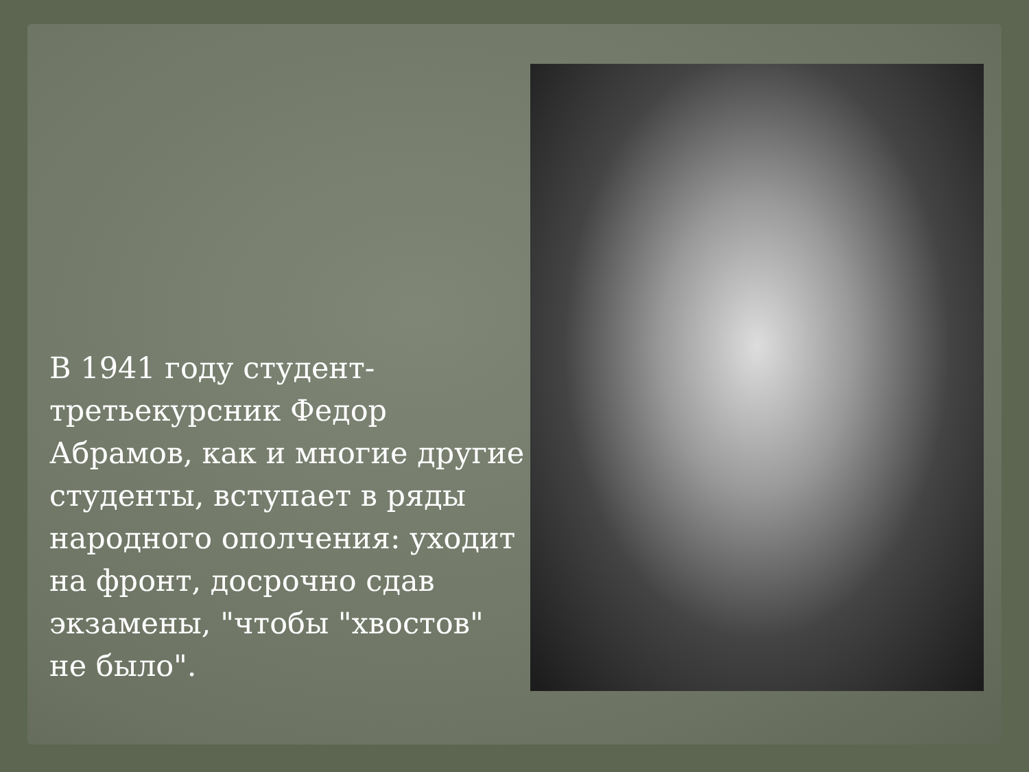В 1941 году студент-третьекурсник Федор Абрамов, как и многие другие студенты, вступает в ряды народного ополчения: уходит на фронт, досрочно сдав экзамены, "чтобы "хвостов" не было".